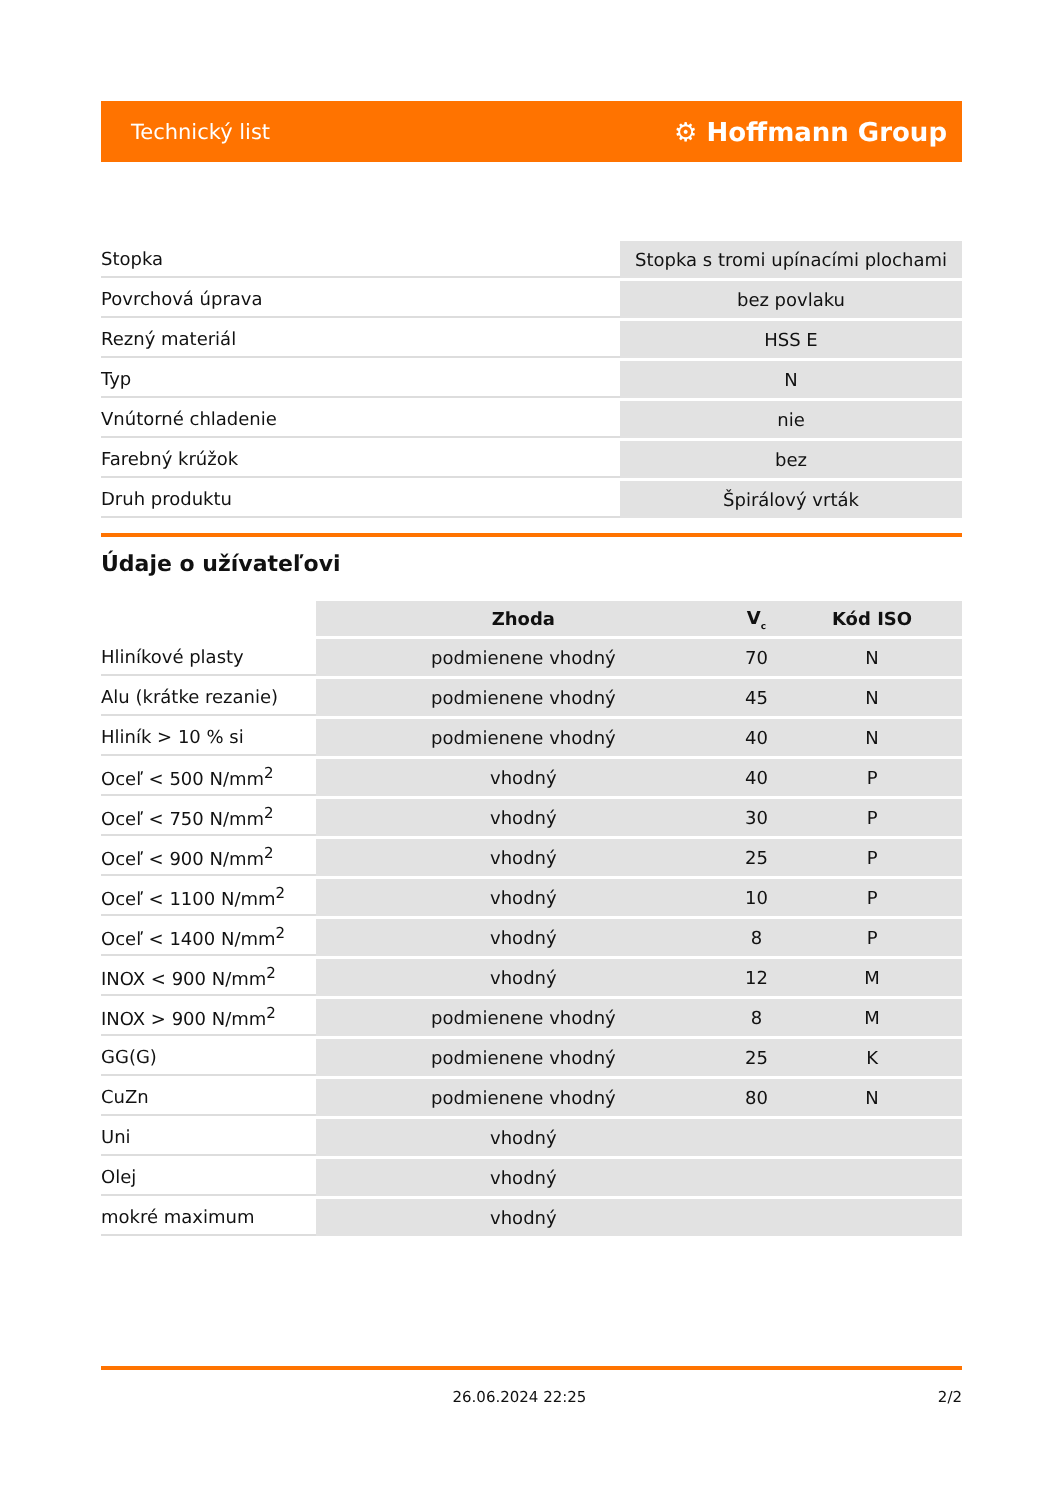Technický list ⚙ Hoffmann Group
| Stopka | Stopka s tromi upínacími plochami |
| Povrchová úprava | bez povlaku |
| Rezný materiál | HSS E |
| Typ | N |
| Vnútorné chladenie | nie |
| Farebný krúžok | bez |
| Druh produktu | Špirálový vrták |
Údaje o užívateľovi
| | Zhoda | V<sub>c</sub> | Kód ISO |
| --- | --- | --- | --- |
| Hliníkové plasty | podmienene vhodný | 70 | N |
| Alu (krátke rezanie) | podmienene vhodný | 45 | N |
| Hliník > 10 % si | podmienene vhodný | 40 | N |
| Oceľ < 500 N/mm<sup>2</sup> | vhodný | 40 | P |
| Oceľ < 750 N/mm<sup>2</sup> | vhodný | 30 | P |
| Oceľ < 900 N/mm<sup>2</sup> | vhodný | 25 | P |
| Oceľ < 1100 N/mm<sup>2</sup> | vhodný | 10 | P |
| Oceľ < 1400 N/mm<sup>2</sup> | vhodný | 8 | P |
| INOX < 900 N/mm<sup>2</sup> | vhodný | 12 | M |
| INOX > 900 N/mm<sup>2</sup> | podmienene vhodný | 8 | M |
| GG(G) | podmienene vhodný | 25 | K |
| CuZn | podmienene vhodný | 80 | N |
| Uni | vhodný | | |
| Olej | vhodný | | |
| mokré maximum | vhodný | | |
26.06.2024 22:25 2/2